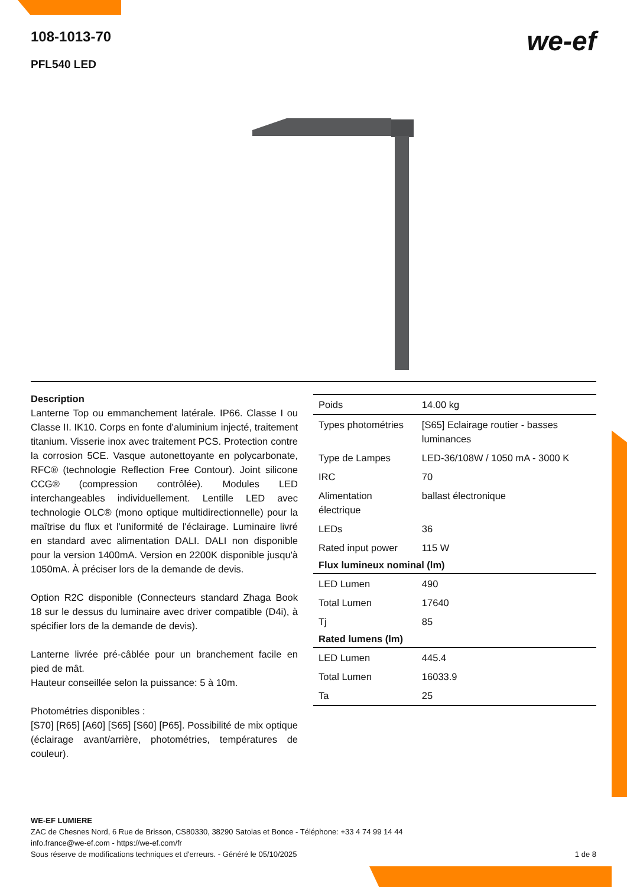108-1013-70
PFL540 LED
we-ef
Description
Lanterne Top ou emmanchement latérale. IP66. Classe I ou Classe II. IK10. Corps en fonte d'aluminium injecté, traitement titanium. Visserie inox avec traitement PCS. Protection contre la corrosion 5CE. Vasque autonettoyante en polycarbonate, RFC® (technologie Reflection Free Contour). Joint silicone CCG® (compression contrôlée). Modules LED interchangeables individuellement. Lentille LED avec technologie OLC® (mono optique multidirectionnelle) pour la maîtrise du flux et l'uniformité de l'éclairage. Luminaire livré en standard avec alimentation DALI. DALI non disponible pour la version 1400mA. Version en 2200K disponible jusqu'à 1050mA. À préciser lors de la demande de devis.
Option R2C disponible (Connecteurs standard Zhaga Book 18 sur le dessus du luminaire avec driver compatible (D4i), à spécifier lors de la demande de devis).
Lanterne livrée pré-câblée pour un branchement facile en pied de mât.
Hauteur conseillée selon la puissance: 5 à 10m.
Photométries disponibles :
[S70] [R65] [A60] [S65] [S60] [P65]. Possibilité de mix optique (éclairage avant/arrière, photométries, températures de couleur).
| Poids | 14.00 kg |
| Types photométries | [S65] Eclairage routier - basses luminances |
| Type de Lampes | LED-36/108W / 1050 mA - 3000 K |
| IRC | 70 |
| Alimentation électrique | ballast électronique |
| LEDs | 36 |
| Rated input power | 115 W |
| Flux lumineux nominal (lm) | |
| LED Lumen | 490 |
| Total Lumen | 17640 |
| Tj | 85 |
| Rated lumens (lm) | |
| LED Lumen | 445.4 |
| Total Lumen | 16033.9 |
| Ta | 25 |
WE-EF LUMIERE
ZAC de Chesnes Nord, 6 Rue de Brisson, CS80330, 38290 Satolas et Bonce - Téléphone: +33 4 74 99 14 44
info.france@we-ef.com - https://we-ef.com/fr
Sous réserve de modifications techniques et d'erreurs. - Généré le 05/10/2025 1 de 8